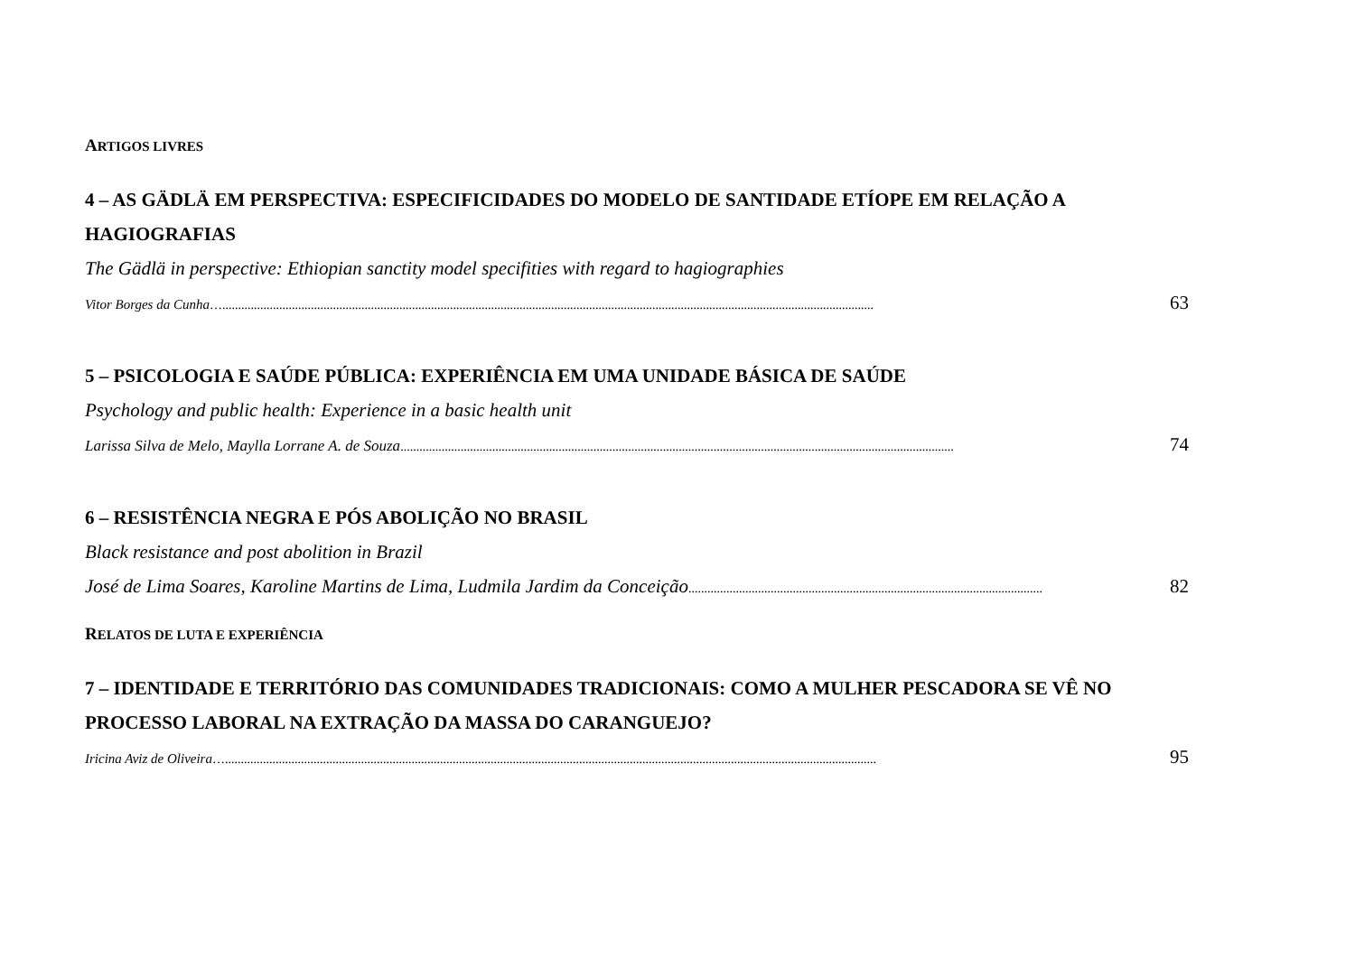ARTIGOS LIVRES
4 – AS GÄDLÄ EM PERSPECTIVA: ESPECIFICIDADES DO MODELO DE SANTIDADE ETÍOPE EM RELAÇÃO A HAGIOGRAFIAS
The Gädlä in perspective: Ethiopian sanctity model specifities with regard to hagiographies
Vitor Borges da Cunha ….............................................................................................................................................................................................................. 63
5 – PSICOLOGIA E SAÚDE PÚBLICA: EXPERIÊNCIA EM UMA UNIDADE BÁSICA DE SAÚDE
Psychology and public health: Experience in a basic health unit
Larissa Silva de Melo, Maylla Lorrane A. de Souza ............................................................................................................................................................................... 74
6 – RESISTÊNCIA NEGRA E PÓS ABOLIÇÃO NO BRASIL
Black resistance and post abolition in Brazil
José de Lima Soares, Karoline Martins de Lima, Ludmila Jardim da Conceição................................................................................................................ 82
RELATOS DE LUTA E EXPERIÊNCIA
7 – IDENTIDADE E TERRITÓRIO DAS COMUNIDADES TRADICIONAIS: COMO A MULHER PESCADORA SE VÊ NO PROCESSO LABORAL NA EXTRAÇÃO DA MASSA DO CARANGUEJO?
Iricina Aviz de Oliveira ….............................................................................................................................................................................................................. 95